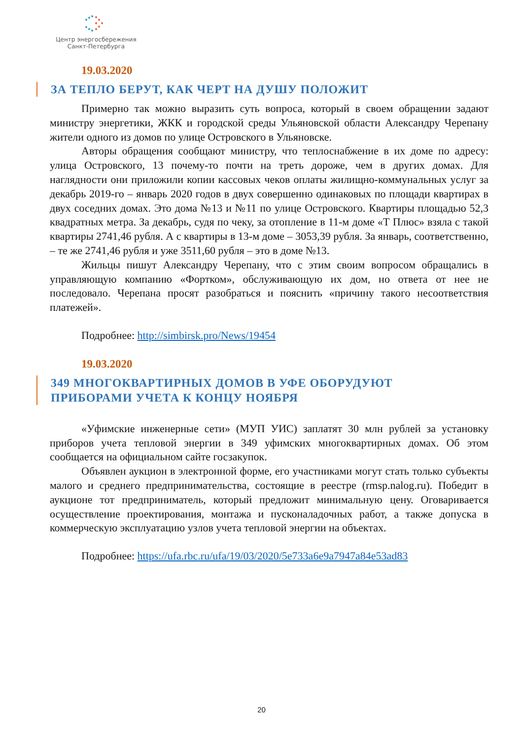Центр энергосбережения
Санкт-Петербурга
19.03.2020
ЗА ТЕПЛО БЕРУТ, КАК ЧЕРТ НА ДУШУ ПОЛОЖИТ
Примерно так можно выразить суть вопроса, который в своем обращении задают министру энергетики, ЖКК и городской среды Ульяновской области Александру Черепану жители одного из домов по улице Островского в Ульяновске.
Авторы обращения сообщают министру, что теплоснабжение в их доме по адресу: улица Островского, 13 почему-то почти на треть дороже, чем в других домах. Для наглядности они приложили копии кассовых чеков оплаты жилищно-коммунальных услуг за декабрь 2019-го – январь 2020 годов в двух совершенно одинаковых по площади квартирах в двух соседних домах. Это дома №13 и №11 по улице Островского. Квартиры площадью 52,3 квадратных метра. За декабрь, судя по чеку, за отопление в 11-м доме «Т Плюс» взяла с такой квартиры 2741,46 рубля. А с квартиры в 13-м доме – 3053,39 рубля. За январь, соответственно, – те же 2741,46 рубля и уже 3511,60 рубля – это в доме №13.
Жильцы пишут Александру Черепану, что с этим своим вопросом обращались в управляющую компанию «Фортком», обслуживающую их дом, но ответа от нее не последовало. Черепана просят разобраться и пояснить «причину такого несоответствия платежей».
Подробнее: http://simbirsk.pro/News/19454
19.03.2020
349 МНОГОКВАРТИРНЫХ ДОМОВ В УФЕ ОБОРУДУЮТ
ПРИБОРАМИ УЧЕТА К КОНЦУ НОЯБРЯ
«Уфимские инженерные сети» (МУП УИС) заплатят 30 млн рублей за установку приборов учета тепловой энергии в 349 уфимских многоквартирных домах. Об этом сообщается на официальном сайте госзакупок.
Объявлен аукцион в электронной форме, его участниками могут стать только субъекты малого и среднего предпринимательства, состоящие в реестре (rmsp.nalog.ru). Победит в аукционе тот предприниматель, который предложит минимальную цену. Оговаривается осуществление проектирования, монтажа и пусконаладочных работ, а также допуска в коммерческую эксплуатацию узлов учета тепловой энергии на объектах.
Подробнее: https://ufa.rbc.ru/ufa/19/03/2020/5e733a6e9a7947a84e53ad83
20